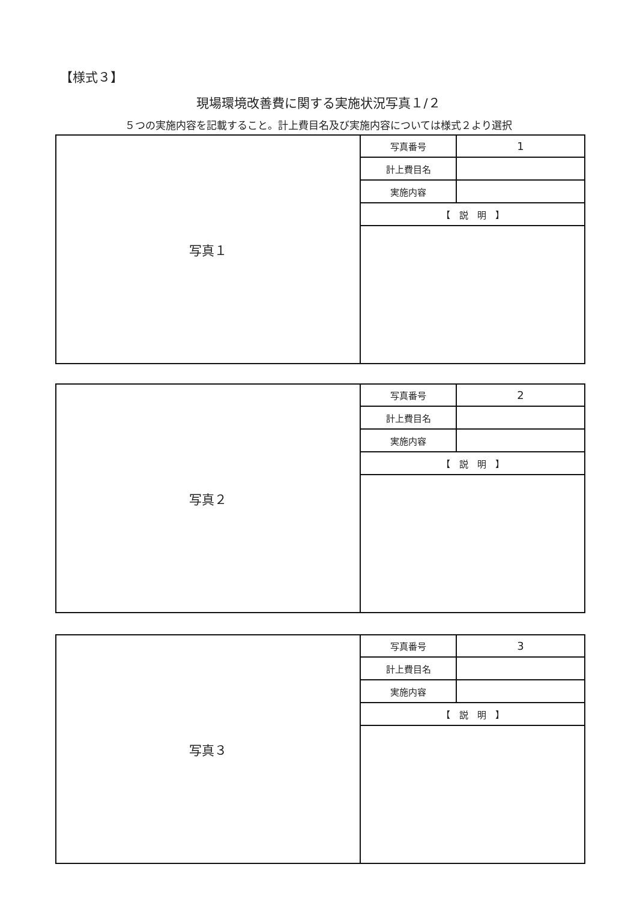【様式３】
現場環境改善費に関する実施状況写真１/２
５つの実施内容を記載すること。計上費目名及び実施内容については様式２より選択
| 写真１ | 写真番号 | 1 |
| | 計上費目名 | |
| | 実施内容 | |
| | 【 説 明 】 | |
| 写真２ | 写真番号 | 2 |
| | 計上費目名 | |
| | 実施内容 | |
| | 【 説 明 】 | |
| 写真３ | 写真番号 | 3 |
| | 計上費目名 | |
| | 実施内容 | |
| | 【 説 明 】 | |